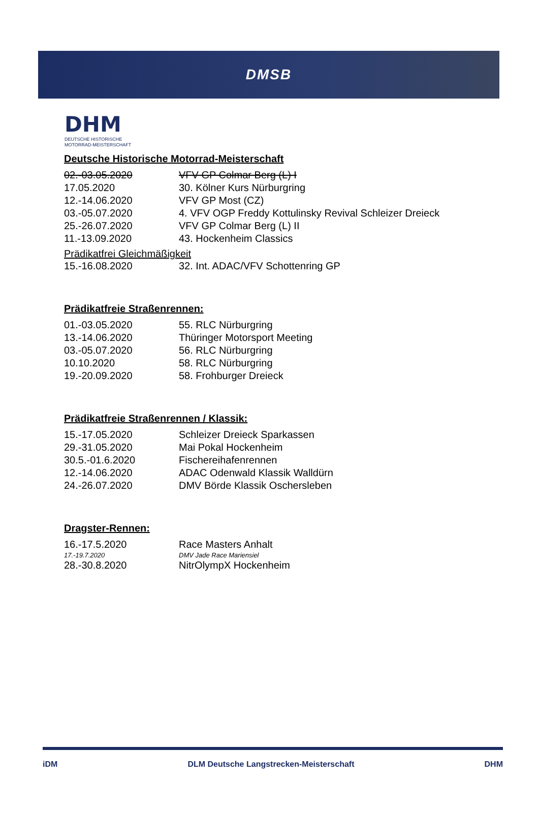DMSB
DHM
DEUTSCHE HISTORISCHE
MOTORRAD-MEISTERSCHAFT
Deutsche Historische Motorrad-Meisterschaft
| 02.-03.05.2020 | VFV GP Colmar Berg (L) I |
| 17.05.2020 | 30. Kölner Kurs Nürburgring |
| 12.-14.06.2020 | VFV GP Most (CZ) |
| 03.-05.07.2020 | 4. VFV OGP Freddy Kottulinsky Revival Schleizer Dreieck |
| 25.-26.07.2020 | VFV GP Colmar Berg (L) II |
| 11.-13.09.2020 | 43. Hockenheim Classics |
Prädikatfrei Gleichmäßigkeit
| 15.-16.08.2020 | 32. Int. ADAC/VFV Schottenring GP |
Prädikatfreie Straßenrennen:
| 01.-03.05.2020 | 55. RLC Nürburgring |
| 13.-14.06.2020 | Thüringer Motorsport Meeting |
| 03.-05.07.2020 | 56. RLC Nürburgring |
| 10.10.2020 | 58. RLC Nürburgring |
| 19.-20.09.2020 | 58. Frohburger Dreieck |
Prädikatfreie Straßenrennen / Klassik:
| 15.-17.05.2020 | Schleizer Dreieck Sparkassen |
| 29.-31.05.2020 | Mai Pokal Hockenheim |
| 30.5.-01.6.2020 | Fischereihafenrennen |
| 12.-14.06.2020 | ADAC Odenwald Klassik Walldürn |
| 24.-26.07.2020 | DMV Börde Klassik Oschersleben |
Dragster-Rennen:
| 16.-17.5.2020 | Race Masters Anhalt |
| 17.-19.7.2020 | DMV Jade Race Mariensiel |
| 28.-30.8.2020 | NitrOlympX Hockenheim |
iDM DLM Deutsche Langstrecken-Meisterschaft DHM